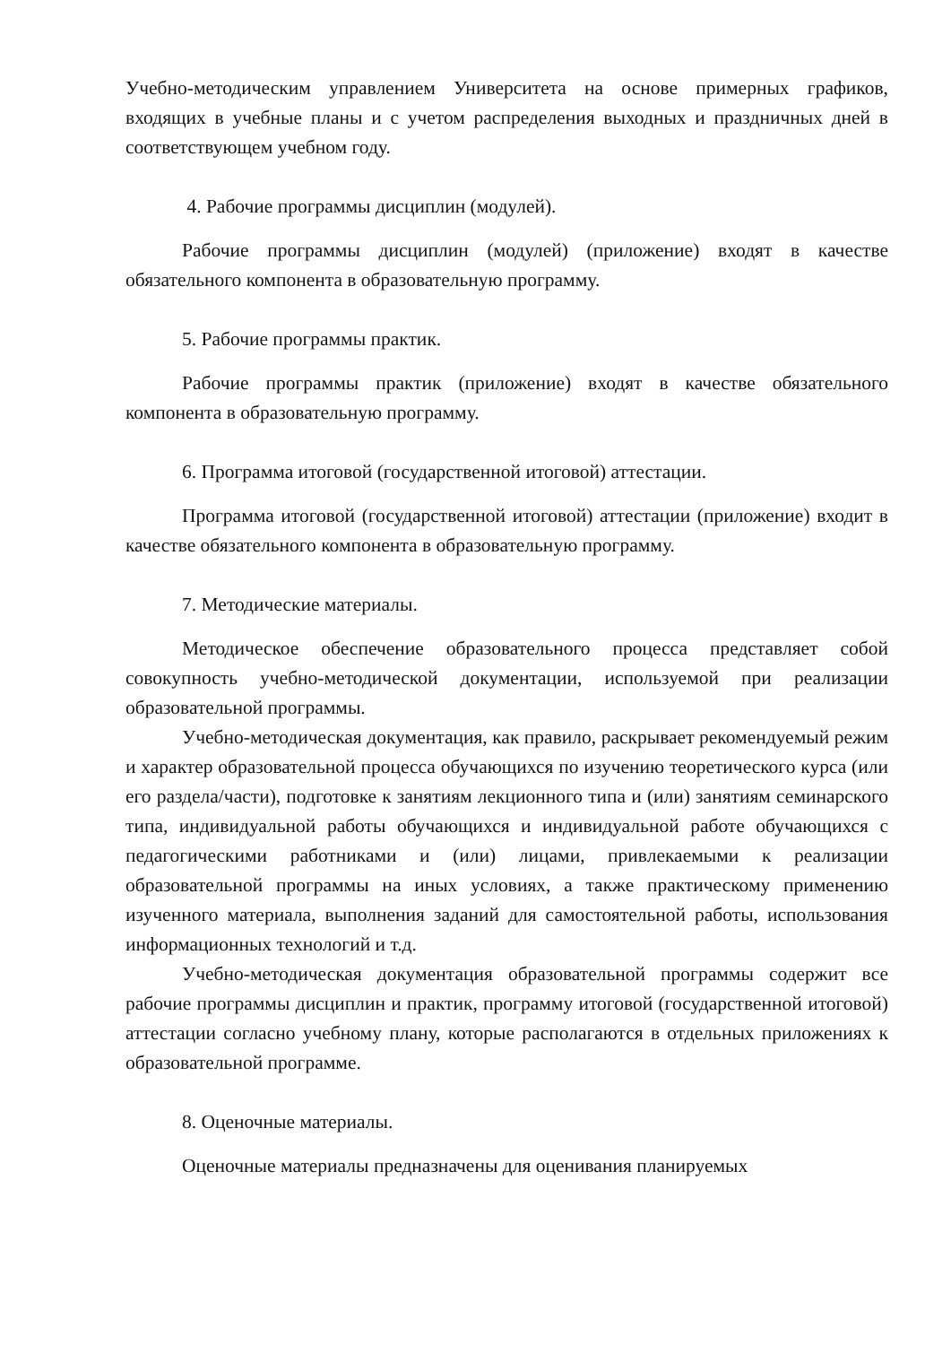Учебно-методическим управлением Университета на основе примерных графиков, входящих в учебные планы и с учетом распределения выходных и праздничных дней в соответствующем учебном году.
4. Рабочие программы дисциплин (модулей).
Рабочие программы дисциплин (модулей) (приложение) входят в качестве обязательного компонента в образовательную программу.
5. Рабочие программы практик.
Рабочие программы практик (приложение) входят в качестве обязательного компонента в образовательную программу.
6. Программа итоговой (государственной итоговой) аттестации.
Программа итоговой (государственной итоговой) аттестации (приложение) входит в качестве обязательного компонента в образовательную программу.
7. Методические материалы.
Методическое обеспечение образовательного процесса представляет собой совокупность учебно-методической документации, используемой при реализации образовательной программы.
Учебно-методическая документация, как правило, раскрывает рекомендуемый режим и характер образовательной процесса обучающихся по изучению теоретического курса (или его раздела/части), подготовке к занятиям лекционного типа и (или) занятиям семинарского типа, индивидуальной работы обучающихся и индивидуальной работе обучающихся с педагогическими работниками и (или) лицами, привлекаемыми к реализации образовательной программы на иных условиях, а также практическому применению изученного материала, выполнения заданий для самостоятельной работы, использования информационных технологий и т.д.
Учебно-методическая документация образовательной программы содержит все рабочие программы дисциплин и практик, программу итоговой (государственной итоговой) аттестации согласно учебному плану, которые располагаются в отдельных приложениях к образовательной программе.
8. Оценочные материалы.
Оценочные материалы предназначены для оценивания планируемых